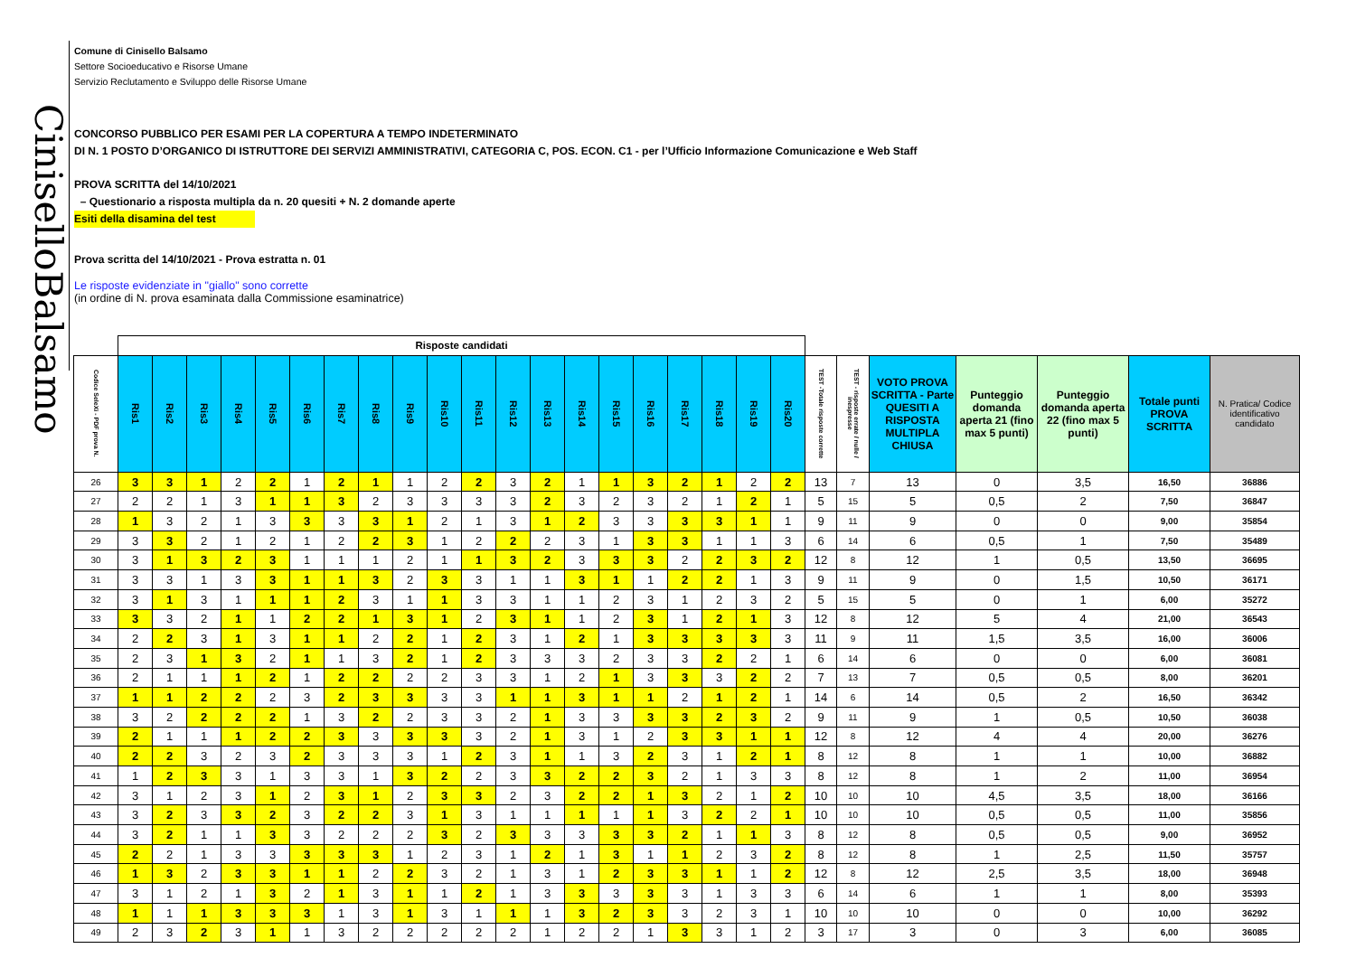CiniselloBalsamo
Comune di Cinisello Balsamo
Settore Socioeducativo e Risorse Umane
Servizio Reclutamento e Sviluppo delle Risorse Umane
CONCORSO PUBBLICO PER ESAMI PER LA COPERTURA A TEMPO INDETERMINATO
DI N. 1 POSTO D’ORGANICO DI ISTRUTTORE DEI SERVIZI AMMINISTRATIVI, CATEGORIA C, POS. ECON. C1 - per l’Ufficio Informazione Comunicazione e Web Staff
PROVA SCRITTA del 14/10/2021
– Questionario a risposta multipla da n. 20 quesiti + N. 2 domande aperte
Esiti della disamina del test
Prova scritta del 14/10/2021 - Prova estratta n. 01
Le risposte evidenziate in "giallo" sono corrette
(in ordine di N. prova esaminata dalla Commissione esaminatrice)
| | Risposte candidati | | | | | | | | | | | | | | | | | | | | | | | | | | |
| --- | --- | --- | --- | --- | --- | --- | --- | --- | --- | --- | --- | --- | --- | --- | --- | --- | --- | --- | --- | --- | --- | --- | --- | --- | --- | --- | --- |
| Codice SeleXi - PDF prova N. | Ris1 | Ris2 | Ris3 | Ris4 | Ris5 | Ris6 | Ris7 | Ris8 | Ris9 | Ris10 | Ris11 | Ris12 | Ris13 | Ris14 | Ris15 | Ris16 | Ris17 | Ris18 | Ris19 | Ris20 | TEST -Totale risposte corrette | TEST - risposte errate / nulle / inespresse | VOTO PROVA SCRITTA - Parte QUESITI A RISPOSTA MULTIPLA CHIUSA | Punteggio domanda aperta 21 (fino max 5 punti) | Punteggio domanda aperta 22 (fino max 5 punti) | Totale punti PROVA SCRITTA | N. Pratica/ Codice identificativo candidato |
| 26 | 3 | 3 | 1 | 2 | 2 | 1 | 2 | 1 | 1 | 2 | 2 | 3 | 2 | 1 | 1 | 3 | 2 | 1 | 2 | 2 | 13 | 7 | 13 | 0 | 3,5 | 16,50 | 36886 |
| 27 | 2 | 2 | 1 | 3 | 1 | 1 | 3 | 2 | 3 | 3 | 3 | 3 | 2 | 3 | 2 | 3 | 2 | 1 | 2 | 1 | 5 | 15 | 5 | 0,5 | 2 | 7,50 | 36847 |
| 28 | 1 | 3 | 2 | 1 | 3 | 3 | 3 | 3 | 1 | 2 | 1 | 3 | 1 | 2 | 3 | 3 | 3 | 3 | 1 | 1 | 9 | 11 | 9 | 0 | 0 | 9,00 | 35854 |
| 29 | 3 | 3 | 2 | 1 | 2 | 1 | 2 | 2 | 3 | 1 | 2 | 2 | 2 | 3 | 1 | 3 | 3 | 1 | 1 | 3 | 6 | 14 | 6 | 0,5 | 1 | 7,50 | 35489 |
| 30 | 3 | 1 | 3 | 2 | 3 | 1 | 1 | 1 | 2 | 1 | 1 | 3 | 2 | 3 | 3 | 3 | 2 | 2 | 3 | 2 | 12 | 8 | 12 | 1 | 0,5 | 13,50 | 36695 |
| 31 | 3 | 3 | 1 | 3 | 3 | 1 | 1 | 3 | 2 | 3 | 3 | 1 | 1 | 3 | 1 | 1 | 2 | 2 | 1 | 3 | 9 | 11 | 9 | 0 | 1,5 | 10,50 | 36171 |
| 32 | 3 | 1 | 3 | 1 | 1 | 1 | 2 | 3 | 1 | 1 | 3 | 3 | 1 | 1 | 2 | 3 | 1 | 2 | 3 | 2 | 5 | 15 | 5 | 0 | 1 | 6,00 | 35272 |
| 33 | 3 | 3 | 2 | 1 | 1 | 2 | 2 | 1 | 3 | 1 | 2 | 3 | 1 | 1 | 2 | 3 | 1 | 2 | 1 | 3 | 12 | 8 | 12 | 5 | 4 | 21,00 | 36543 |
| 34 | 2 | 2 | 3 | 1 | 3 | 1 | 1 | 2 | 2 | 1 | 2 | 3 | 1 | 2 | 1 | 3 | 3 | 3 | 3 | 3 | 11 | 9 | 11 | 1,5 | 3,5 | 16,00 | 36006 |
| 35 | 2 | 3 | 1 | 3 | 2 | 1 | 1 | 3 | 2 | 1 | 2 | 3 | 3 | 3 | 2 | 3 | 3 | 2 | 2 | 1 | 6 | 14 | 6 | 0 | 0 | 6,00 | 36081 |
| 36 | 2 | 1 | 1 | 1 | 2 | 1 | 2 | 2 | 2 | 2 | 3 | 3 | 1 | 2 | 1 | 3 | 3 | 3 | 2 | 2 | 7 | 13 | 7 | 0,5 | 0,5 | 8,00 | 36201 |
| 37 | 1 | 1 | 2 | 2 | 2 | 3 | 2 | 3 | 3 | 3 | 3 | 1 | 1 | 3 | 1 | 1 | 2 | 1 | 2 | 1 | 14 | 6 | 14 | 0,5 | 2 | 16,50 | 36342 |
| 38 | 3 | 2 | 2 | 2 | 2 | 1 | 3 | 2 | 2 | 3 | 3 | 2 | 1 | 3 | 3 | 3 | 3 | 2 | 3 | 2 | 9 | 11 | 9 | 1 | 0,5 | 10,50 | 36038 |
| 39 | 2 | 1 | 1 | 1 | 2 | 2 | 3 | 3 | 3 | 3 | 3 | 2 | 1 | 3 | 1 | 2 | 3 | 3 | 1 | 1 | 12 | 8 | 12 | 4 | 4 | 20,00 | 36276 |
| 40 | 2 | 2 | 3 | 2 | 3 | 2 | 3 | 3 | 3 | 1 | 2 | 3 | 1 | 1 | 3 | 2 | 3 | 1 | 2 | 1 | 8 | 12 | 8 | 1 | 1 | 10,00 | 36882 |
| 41 | 1 | 2 | 3 | 3 | 1 | 3 | 3 | 1 | 3 | 2 | 2 | 3 | 3 | 2 | 2 | 3 | 2 | 1 | 3 | 3 | 8 | 12 | 8 | 1 | 2 | 11,00 | 36954 |
| 42 | 3 | 1 | 2 | 3 | 1 | 2 | 3 | 1 | 2 | 3 | 3 | 2 | 3 | 2 | 2 | 1 | 3 | 2 | 1 | 2 | 10 | 10 | 10 | 4,5 | 3,5 | 18,00 | 36166 |
| 43 | 3 | 2 | 3 | 3 | 2 | 3 | 2 | 2 | 3 | 1 | 3 | 1 | 1 | 1 | 1 | 1 | 3 | 2 | 2 | 1 | 10 | 10 | 10 | 0,5 | 0,5 | 11,00 | 35856 |
| 44 | 3 | 2 | 1 | 1 | 3 | 3 | 2 | 2 | 2 | 3 | 2 | 3 | 3 | 3 | 3 | 3 | 2 | 1 | 1 | 3 | 8 | 12 | 8 | 0,5 | 0,5 | 9,00 | 36952 |
| 45 | 2 | 2 | 1 | 3 | 3 | 3 | 3 | 3 | 1 | 2 | 3 | 1 | 2 | 1 | 3 | 1 | 1 | 2 | 3 | 2 | 8 | 12 | 8 | 1 | 2,5 | 11,50 | 35757 |
| 46 | 1 | 3 | 2 | 3 | 3 | 1 | 1 | 2 | 2 | 3 | 2 | 1 | 3 | 1 | 2 | 3 | 3 | 1 | 1 | 2 | 12 | 8 | 12 | 2,5 | 3,5 | 18,00 | 36948 |
| 47 | 3 | 1 | 2 | 1 | 3 | 2 | 1 | 3 | 1 | 1 | 2 | 1 | 3 | 3 | 3 | 3 | 3 | 1 | 3 | 3 | 6 | 14 | 6 | 1 | 1 | 8,00 | 35393 |
| 48 | 1 | 1 | 1 | 3 | 3 | 3 | 1 | 3 | 1 | 3 | 1 | 1 | 1 | 3 | 2 | 3 | 3 | 2 | 3 | 1 | 10 | 10 | 10 | 0 | 0 | 10,00 | 36292 |
| 49 | 2 | 3 | 2 | 3 | 1 | 1 | 3 | 2 | 2 | 2 | 2 | 2 | 1 | 2 | 2 | 1 | 3 | 3 | 1 | 2 | 3 | 17 | 3 | 0 | 3 | 6,00 | 36085 |